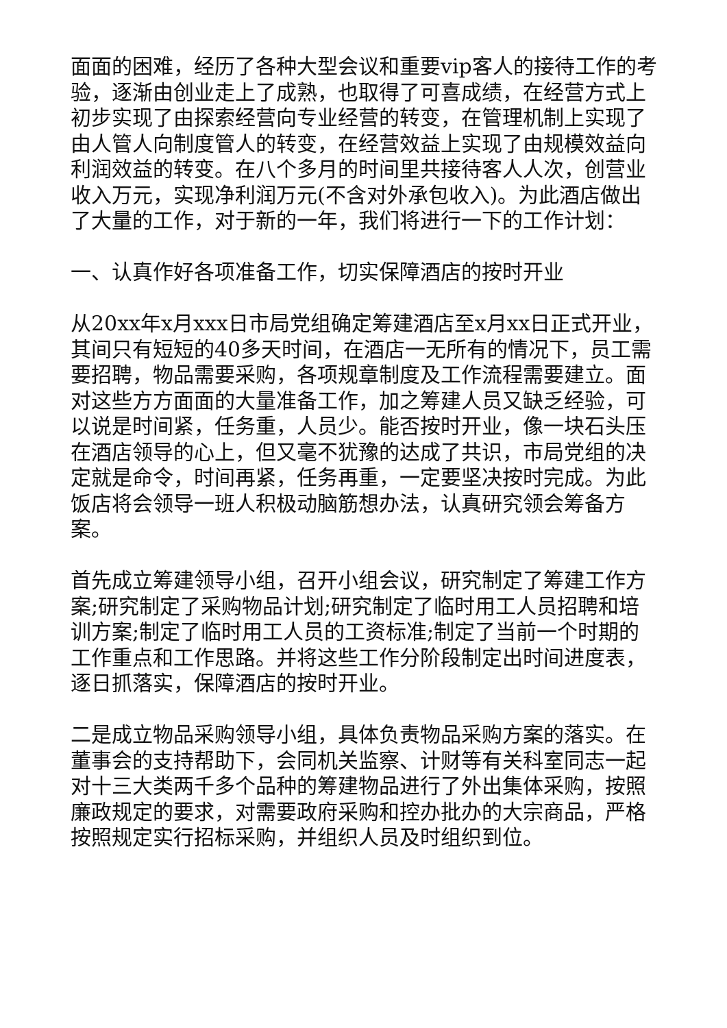面面的困难，经历了各种大型会议和重要vip客人的接待工作的考验，逐渐由创业走上了成熟，也取得了可喜成绩，在经营方式上初步实现了由探索经营向专业经营的转变，在管理机制上实现了由人管人向制度管人的转变，在经营效益上实现了由规模效益向利润效益的转变。在八个多月的时间里共接待客人人次，创营业收入万元，实现净利润万元(不含对外承包收入)。为此酒店做出了大量的工作，对于新的一年，我们将进行一下的工作计划：
一、认真作好各项准备工作，切实保障酒店的按时开业
从20xx年x月xxx日市局党组确定筹建酒店至x月xx日正式开业，其间只有短短的40多天时间，在酒店一无所有的情况下，员工需要招聘，物品需要采购，各项规章制度及工作流程需要建立。面对这些方方面面的大量准备工作，加之筹建人员又缺乏经验，可以说是时间紧，任务重，人员少。能否按时开业，像一块石头压在酒店领导的心上，但又毫不犹豫的达成了共识，市局党组的决定就是命令，时间再紧，任务再重，一定要坚决按时完成。为此饭店将会领导一班人积极动脑筋想办法，认真研究领会筹备方案。
首先成立筹建领导小组，召开小组会议，研究制定了筹建工作方案;研究制定了采购物品计划;研究制定了临时用工人员招聘和培训方案;制定了临时用工人员的工资标准;制定了当前一个时期的工作重点和工作思路。并将这些工作分阶段制定出时间进度表，逐日抓落实，保障酒店的按时开业。
二是成立物品采购领导小组，具体负责物品采购方案的落实。在董事会的支持帮助下，会同机关监察、计财等有关科室同志一起对十三大类两千多个品种的筹建物品进行了外出集体采购，按照廉政规定的要求，对需要政府采购和控办批办的大宗商品，严格按照规定实行招标采购，并组织人员及时组织到位。